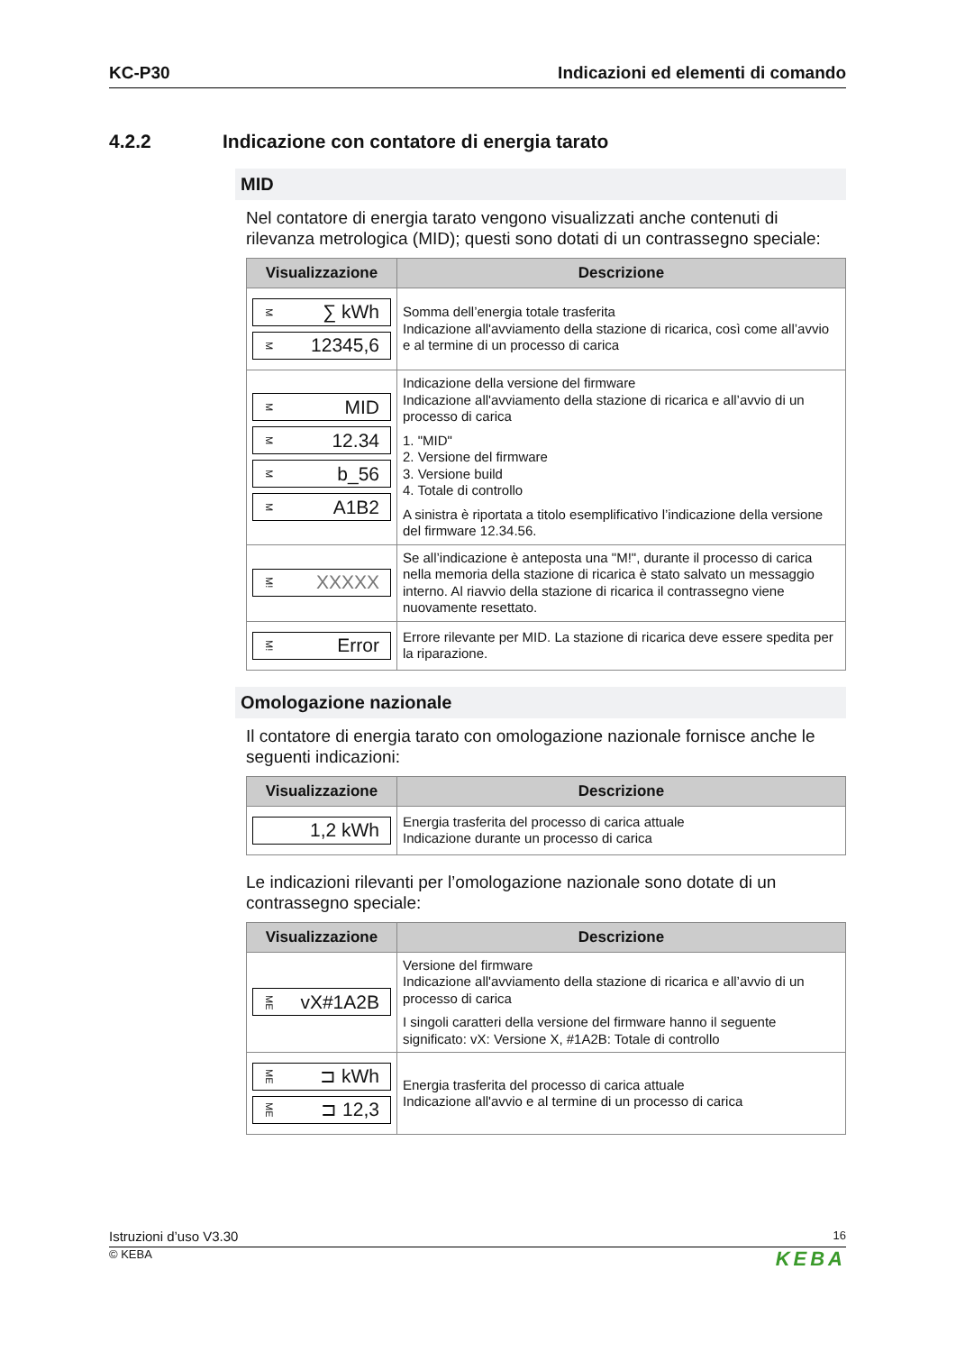KC-P30 Indicazioni ed elementi di comando
4.2.2 Indicazione con contatore di energia tarato
MID
Nel contatore di energia tarato vengono visualizzati anche contenuti di rilevanza metrologica (MID); questi sono dotati di un contrassegno speciale:
| Visualizzazione | Descrizione |
| --- | --- |
| M ∑ kWh M 12345,6 | Somma dell’energia totale trasferita Indicazione all'avviamento della stazione di ricarica, così come all’avvio e al termine di un processo di carica |
| M MID M 12.34 M b_56 M A1B2 | Indicazione della versione del firmware Indicazione all'avviamento della stazione di ricarica e all’avvio di un processo di carica 1. "MID" 2. Versione del firmware 3. Versione build 4. Totale di controllo A sinistra è riportata a titolo esemplificativo l’indicazione della versione del firmware 12.34.56. |
| M! XXXXX | Se all’indicazione è anteposta una "M!", durante il processo di carica nella memoria della stazione di ricarica è stato salvato un messaggio interno. Al riavvio della stazione di ricarica il contrassegno viene nuovamente resettato. |
| M! Error | Errore rilevante per MID. La stazione di ricarica deve essere spedita per la riparazione. |
Omologazione nazionale
Il contatore di energia tarato con omologazione nazionale fornisce anche le seguenti indicazioni:
| Visualizzazione | Descrizione |
| --- | --- |
| 1,2 kWh | Energia trasferita del processo di carica attuale Indicazione durante un processo di carica |
Le indicazioni rilevanti per l’omologazione nazionale sono dotate di un contrassegno speciale:
| Visualizzazione | Descrizione |
| --- | --- |
| ME vX#1A2B | Versione del firmware Indicazione all'avviamento della stazione di ricarica e all’avvio di un processo di carica I singoli caratteri della versione del firmware hanno il seguente significato: vX: Versione X, #1A2B: Totale di controllo |
| ME ⊐ kWh ME ⊐ 12,3 | Energia trasferita del processo di carica attuale Indicazione all'avvio e al termine di un processo di carica |
Istruzioni d’uso V3.30 16
© KEBA KEBA